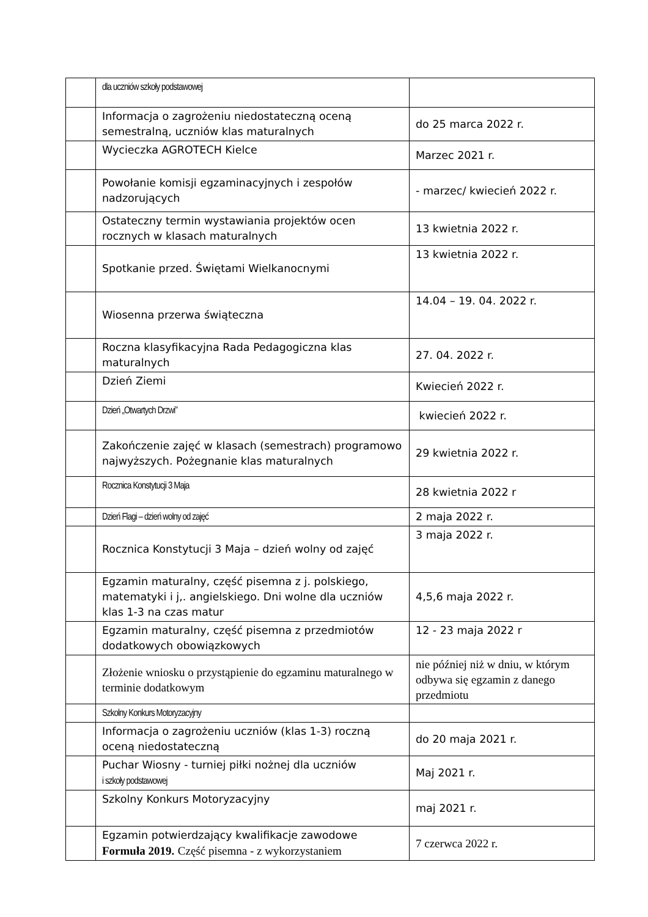| | dla uczniów szkoły podstawowej | |
| | Informacja o zagrożeniu niedostateczną oceną semestralną, uczniów klas maturalnych | do 25 marca 2022 r. |
| | Wycieczka AGROTECH Kielce | Marzec 2021 r. |
| | Powołanie komisji egzaminacyjnych i zespołów nadzorujących | - marzec/ kwiecień 2022 r. |
| | Ostateczny termin wystawiania projektów ocen rocznych w klasach maturalnych | 13 kwietnia 2022 r. |
| | Spotkanie przed. Świętami Wielkanocnymi | 13 kwietnia 2022 r. |
| | Wiosenna przerwa świąteczna | 14.04 – 19. 04. 2022 r. |
| | Roczna klasyfikacyjna Rada Pedagogiczna klas maturalnych | 27. 04. 2022 r. |
| | Dzień Ziemi | Kwiecień 2022 r. |
| | Dzień „Otwartych Drzwi” | kwiecień 2022 r. |
| | Zakończenie zajęć w klasach (semestrach) programowo najwyższych. Pożegnanie klas maturalnych | 29 kwietnia 2022 r. |
| | Rocznica Konstytucji 3 Maja | 28 kwietnia 2022 r |
| | Dzień Flagi – dzień wolny od zajęć | 2 maja 2022 r. |
| | Rocznica Konstytucji 3 Maja – dzień wolny od zajęć | 3 maja 2022 r. |
| | Egzamin maturalny, część pisemna z j. polskiego, matematyki i j,. angielskiego. Dni wolne dla uczniów klas 1-3 na czas matur | 4,5,6 maja 2022 r. |
| | Egzamin maturalny, część pisemna z przedmiotów dodatkowych obowiązkowych | 12 - 23 maja 2022 r |
| | Złożenie wniosku o przystąpienie do egzaminu maturalnego w terminie dodatkowym | nie później niż w dniu, w którym odbywa się egzamin z danego przedmiotu |
| | Szkolny Konkurs Motoryzacyjny | |
| | Informacja o zagrożeniu uczniów (klas 1-3) roczną oceną niedostateczną | do 20 maja 2021 r. |
| | Puchar Wiosny - turniej piłki nożnej dla uczniów i szkoły podstawowej | Maj 2021 r. |
| | Szkolny Konkurs Motoryzacyjny | maj 2021 r. |
| | Egzamin potwierdzający kwalifikacje zawodowe Formuła 2019. Część pisemna - z wykorzystaniem | 7 czerwca 2022 r. |